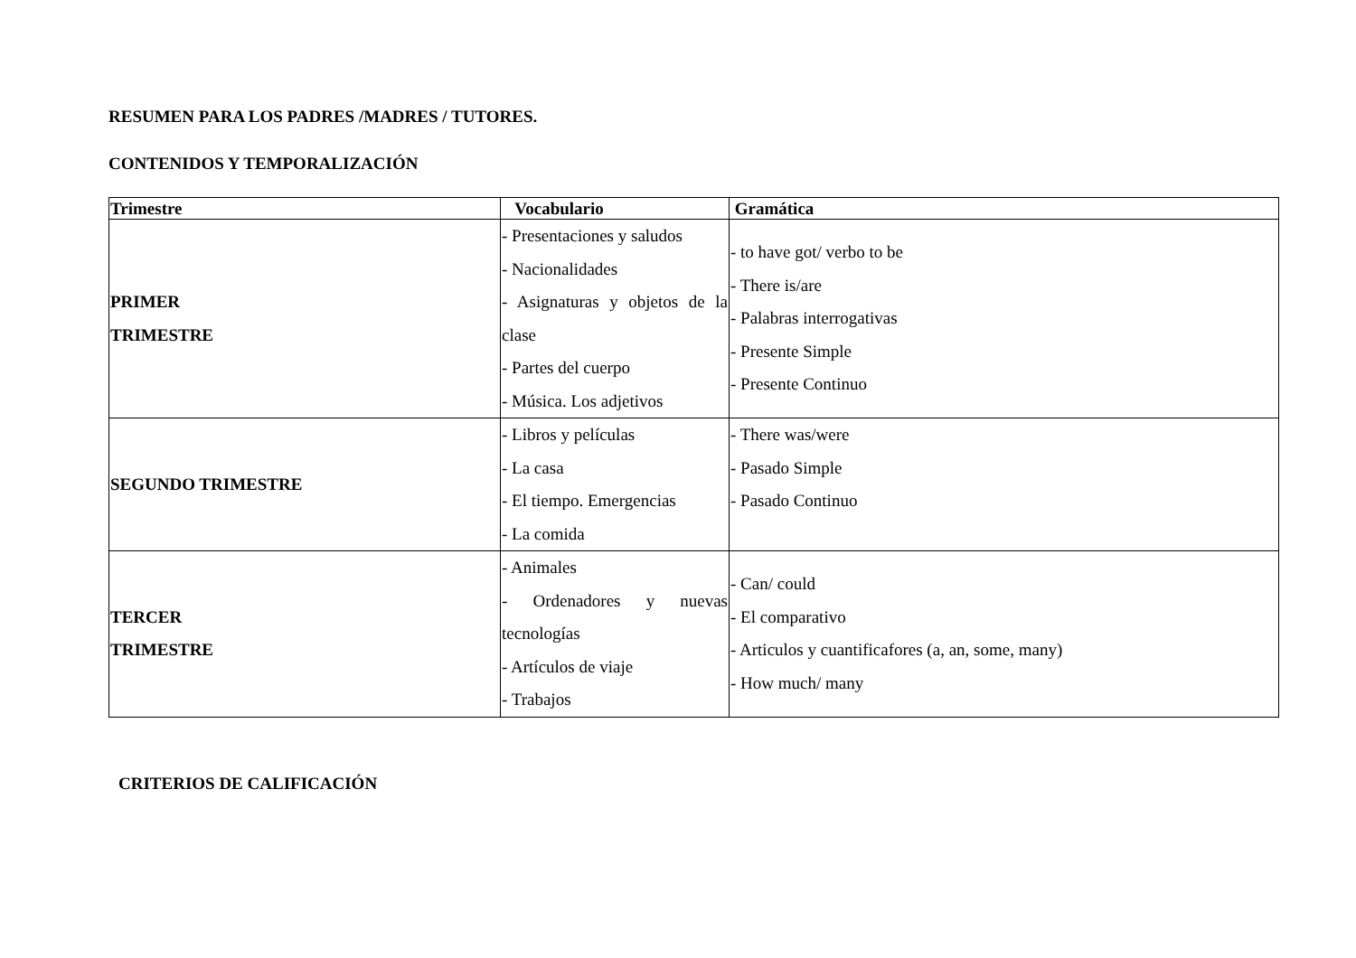RESUMEN PARA LOS PADRES /MADRES / TUTORES.
CONTENIDOS Y TEMPORALIZACIÓN
| Trimestre | Vocabulario | Gramática |
| --- | --- | --- |
| PRIMER TRIMESTRE | - Presentaciones y saludos - Nacionalidades - Asignaturas y objetos de la clase - Partes del cuerpo - Música. Los adjetivos | - to have got/ verbo to be - There is/are - Palabras interrogativas - Presente Simple - Presente Continuo |
| SEGUNDO TRIMESTRE | - Libros y películas - La casa - El tiempo. Emergencias - La comida | - There was/were - Pasado Simple - Pasado Continuo |
| TERCER TRIMESTRE | - Animales - Ordenadores y nuevas tecnologías - Artículos de viaje - Trabajos | - Can/ could - El comparativo - Articulos y cuantificafores (a, an, some, many) - How much/ many |
CRITERIOS DE CALIFICACIÓN